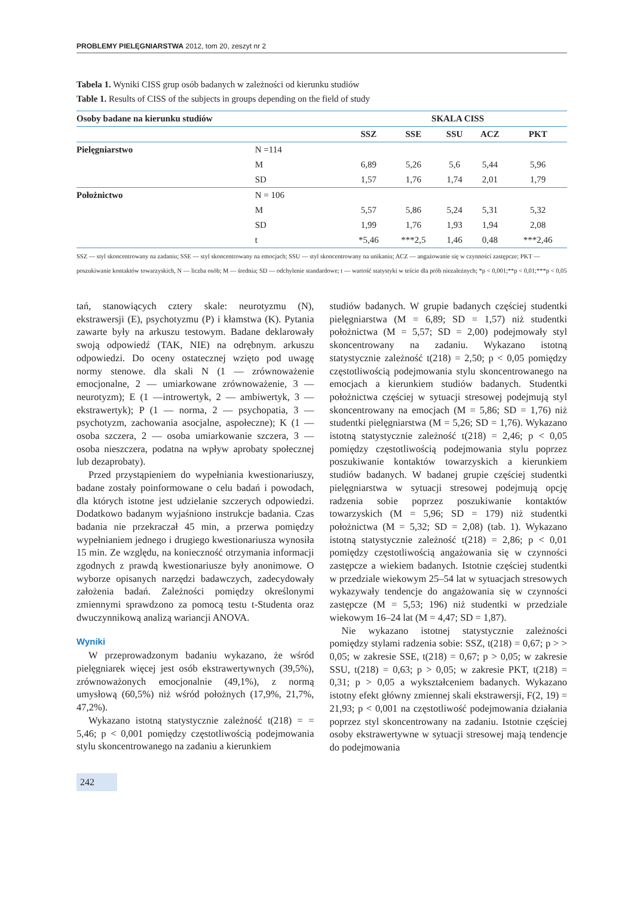PROBLEMY PIELĘGNIARSTWA 2012, tom 20, zeszyt nr 2
Tabela 1. Wyniki CISS grup osób badanych w zależności od kierunku studiów
Table 1. Results of CISS of the subjects in groups depending on the field of study
| Osoby badane na kierunku studiów | | SKALA CISS | | | | |
| --- | --- | --- | --- | --- | --- | --- |
| | | SSZ | SSE | SSU | ACZ | PKT |
| Pielęgniarstwo | N =114 | | | | | |
| | M | 6,89 | 5,26 | 5,6 | 5,44 | 5,96 |
| | SD | 1,57 | 1,76 | 1,74 | 2,01 | 1,79 |
| Położnictwo | N = 106 | | | | | |
| | M | 5,57 | 5,86 | 5,24 | 5,31 | 5,32 |
| | SD | 1,99 | 1,76 | 1,93 | 1,94 | 2,08 |
| | t | *5,46 | ***2,5 | 1,46 | 0,48 | ***2,46 |
SSZ — styl skoncentrowany na zadaniu; SSE — styl skoncentrowany na emocjach; SSU — styl skoncentrowany na unikaniu; ACZ — angażowanie się w czynności zastępcze; PKT — poszukiwanie kontaktów towarzyskich, N — liczba osób; M — średnia; SD — odchylenie standardowe; t — wartość statystyki w teście dla prób niezależnych; *p < 0,001;**p < 0,01;***p < 0,05
tań, stanowiących cztery skale: neurotyzmu (N), ekstrawersji (E), psychotyzmu (P) i kłamstwa (K). Pytania zawarte były na arkuszu testowym. Badane deklarowały swoją odpowiedź (TAK, NIE) na odrębnym. arkuszu odpowiedzi. Do oceny ostatecznej wzięto pod uwagę normy stenowe. dla skali N (1 — zrównoważenie emocjonalne, 2 — umiarkowane zrównoważenie, 3 — neurotyzm); E (1 —introwertyk, 2 — ambiwertyk, 3 — ekstrawertyk); P (1 — norma, 2 — psychopatia, 3 — psychotyzm, zachowania asocjalne, aspołeczne); K (1 — osoba szczera, 2 — osoba umiarkowanie szczera, 3 — osoba nieszczera, podatna na wpływ aprobaty społecznej lub dezaprobaty).
Przed przystąpieniem do wypełniania kwestionariuszy, badane zostały poinformowane o celu badań i powodach, dla których istotne jest udzielanie szczerych odpowiedzi. Dodatkowo badanym wyjaśniono instrukcje badania. Czas badania nie przekraczał 45 min, a przerwa pomiędzy wypełnianiem jednego i drugiego kwestionariusza wynosiła 15 min. Ze względu, na konieczność otrzymania informacji zgodnych z prawdą kwestionariusze były anonimowe. O wyborze opisanych narzędzi badawczych, zadecydowały założenia badań. Zależności pomiędzy określonymi zmiennymi sprawdzono za pomocą testu t-Studenta oraz dwuczynnikową analizą wariancji ANOVA.
Wyniki
W przeprowadzonym badaniu wykazano, że wśród pielęgniarek więcej jest osób ekstrawertywnych (39,5%), zrównoważonych emocjonalnie (49,1%), z normą umysłową (60,5%) niż wśród położnych (17,9%, 21,7%, 47,2%).
Wykazano istotną statystycznie zależność t(218) = = 5,46; p < 0,001 pomiędzy częstotliwością podejmowania stylu skoncentrowanego na zadaniu a kierunkiem
studiów badanych. W grupie badanych częściej studentki pielęgniarstwa (M = 6,89; SD = 1,57) niż studentki położnictwa (M = 5,57; SD = 2,00) podejmowały styl skoncentrowany na zadaniu. Wykazano istotną statystycznie zależność t(218) = 2,50; p < 0,05 pomiędzy częstotliwością podejmowania stylu skoncentrowanego na emocjach a kierunkiem studiów badanych. Studentki położnictwa częściej w sytuacji stresowej podejmują styl skoncentrowany na emocjach (M = 5,86; SD = 1,76) niż studentki pielęgniarstwa (M = 5,26; SD = 1,76). Wykazano istotną statystycznie zależność t(218) = 2,46; p < 0,05 pomiędzy częstotliwością podejmowania stylu poprzez poszukiwanie kontaktów towarzyskich a kierunkiem studiów badanych. W badanej grupie częściej studentki pielęgniarstwa w sytuacji stresowej podejmują opcję radzenia sobie poprzez poszukiwanie kontaktów towarzyskich (M = 5,96; SD = 179) niż studentki położnictwa (M = 5,32; SD = 2,08) (tab. 1). Wykazano istotną statystycznie zależność t(218) = 2,86; p < 0,01 pomiędzy częstotliwością angażowania się w czynności zastępcze a wiekiem badanych. Istotnie częściej studentki w przedziale wiekowym 25–54 lat w sytuacjach stresowych wykazywały tendencje do angażowania się w czynności zastępcze (M = 5,53; 196) niż studentki w przedziale wiekowym 16–24 lat (M = 4,47; SD = 1,87).
Nie wykazano istotnej statystycznie zależności pomiędzy stylami radzenia sobie: SSZ, t(218) = 0,67; p > > 0,05; w zakresie SSE, t(218) = 0,67; p > 0,05; w zakresie SSU, t(218) = 0,63; p > 0,05; w zakresie PKT, t(218) = 0,31; p > 0,05 a wykształceniem badanych. Wykazano istotny efekt główny zmiennej skali ekstrawersji, F(2, 19) = 21,93; p < 0,001 na częstotliwość podejmowania działania poprzez styl skoncentrowany na zadaniu. Istotnie częściej osoby ekstrawertywne w sytuacji stresowej mają tendencje do podejmowania
242